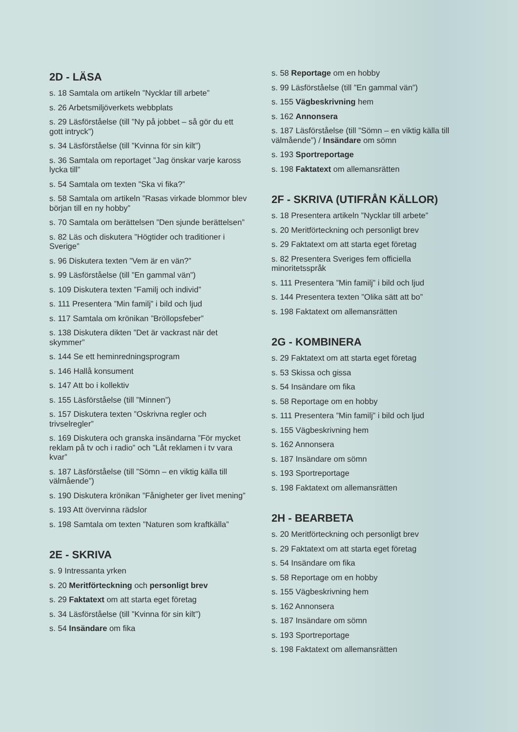2D - LÄSA
s. 18 Samtala om artikeln ”Nycklar till arbete”
s. 26 Arbetsmiljöverkets webbplats
s. 29 Läsförståelse (till ”Ny på jobbet – så gör du ett gott intryck”)
s. 34 Läsförståelse (till ”Kvinna för sin kilt”)
s. 36 Samtala om reportaget ”Jag önskar varje kaross lycka till”
s. 54 Samtala om texten ”Ska vi fika?”
s. 58 Samtala om artikeln ”Rasas virkade blommor blev början till en ny hobby”
s. 70 Samtala om berättelsen ”Den sjunde berättelsen”
s. 82 Läs och diskutera ”Högtider och traditioner i Sverige”
s. 96 Diskutera texten ”Vem är en vän?”
s. 99 Läsförståelse (till ”En gammal vän”)
s. 109 Diskutera texten ”Familj och individ”
s. 111 Presentera ”Min familj” i bild och ljud
s. 117 Samtala om krönikan ”Bröllopsfeber”
s. 138 Diskutera dikten ”Det är vackrast när det skymmer”
s. 144 Se ett heminredningsprogram
s. 146 Hallå konsument
s. 147 Att bo i kollektiv
s. 155 Läsförståelse (till ”Minnen”)
s. 157 Diskutera texten ”Oskrivna regler och trivselregler”
s. 169 Diskutera och granska insändarna ”För mycket reklam på tv och i radio” och ”Låt reklamen i tv vara kvar”
s. 187 Läsförståelse (till ”Sömn – en viktig källa till välmående”)
s. 190 Diskutera krönikan ”Fånigheter ger livet mening”
s. 193 Att övervinna rädslor
s. 198 Samtala om texten ”Naturen som kraftkälla”
2E - SKRIVA
s. 9 Intressanta yrken
s. 20 Meritförteckning och personligt brev
s. 29 Faktatext om att starta eget företag
s. 34 Läsförståelse (till ”Kvinna för sin kilt”)
s. 54 Insändare om fika
s. 58 Reportage om en hobby
s. 99 Läsförståelse (till ”En gammal vän”)
s. 155 Vägbeskrivning hem
s. 162 Annonsera
s. 187 Läsförståelse (till ”Sömn – en viktig källa till välmående”) / Insändare om sömn
s. 193 Sportreportage
s. 198 Faktatext om allemansrätten
2F - SKRIVA (UTIFRÅN KÄLLOR)
s. 18 Presentera artikeln ”Nycklar till arbete”
s. 20 Meritförteckning och personligt brev
s. 29 Faktatext om att starta eget företag
s. 82 Presentera Sveriges fem officiella minoritetsspråk
s. 111 Presentera ”Min familj” i bild och ljud
s. 144 Presentera texten ”Olika sätt att bo”
s. 198 Faktatext om allemansrätten
2G - KOMBINERA
s. 29 Faktatext om att starta eget företag
s. 53 Skissa och gissa
s. 54 Insändare om fika
s. 58 Reportage om en hobby
s. 111 Presentera ”Min familj” i bild och ljud
s. 155 Vägbeskrivning hem
s. 162 Annonsera
s. 187 Insändare om sömn
s. 193 Sportreportage
s. 198 Faktatext om allemansrätten
2H - BEARBETA
s. 20 Meritförteckning och personligt brev
s. 29 Faktatext om att starta eget företag
s. 54 Insändare om fika
s. 58 Reportage om en hobby
s. 155 Vägbeskrivning hem
s. 162 Annonsera
s. 187 Insändare om sömn
s. 193 Sportreportage
s. 198 Faktatext om allemansrätten